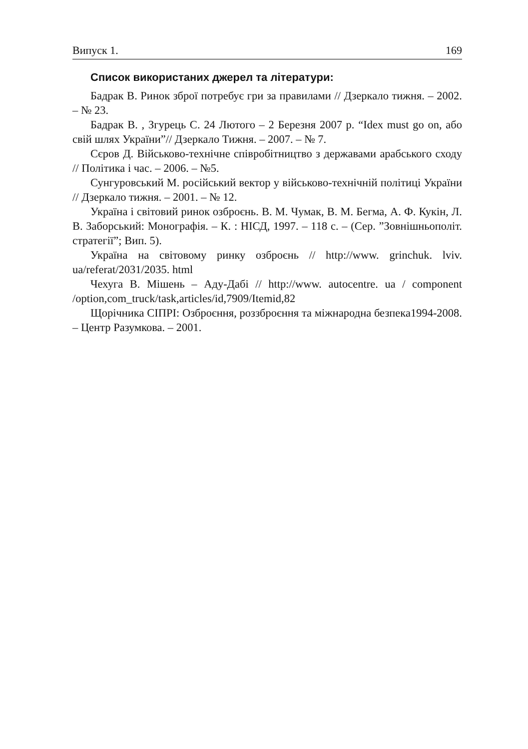Випуск 1. 169
Список використаних джерел та літератури:
Бадрак В. Ринок зброї потребує гри за правилами // Дзеркало тижня. – 2002. – № 23.
Бадрак В. , Згурець С. 24 Лютого – 2 Березня 2007 р. “Idex must go on, або свій шлях України”// Дзеркало Тижня. – 2007. – № 7.
Сєров Д. Військово-технічне співробітництво з державами арабського сходу // Політика і час. – 2006. – №5.
Сунгуровський М. російський вектор у військово-технічній політиці України // Дзеркало тижня. – 2001. – № 12.
Україна і світовий ринок озброєнь. В. М. Чумак, В. М. Бегма, А. Ф. Кукін, Л. В. Заборський: Монографія. – К. : НІСД, 1997. – 118 с. – (Сер. ”Зовнішньополіт. стратегії”; Вип. 5).
Україна на світовому ринку озброєнь // http://www. grinchuk. lviv. ua/referat/2031/2035. html
Чехуга В. Мішень – Аду-Дабі // http://www. autocentre. ua / component /option,com_truck/task,articles/id,7909/Itemid,82
Щорічника СІПРІ: Озброєння, роззброєння та міжнародна безпека1994-2008. – Центр Разумкова. – 2001.